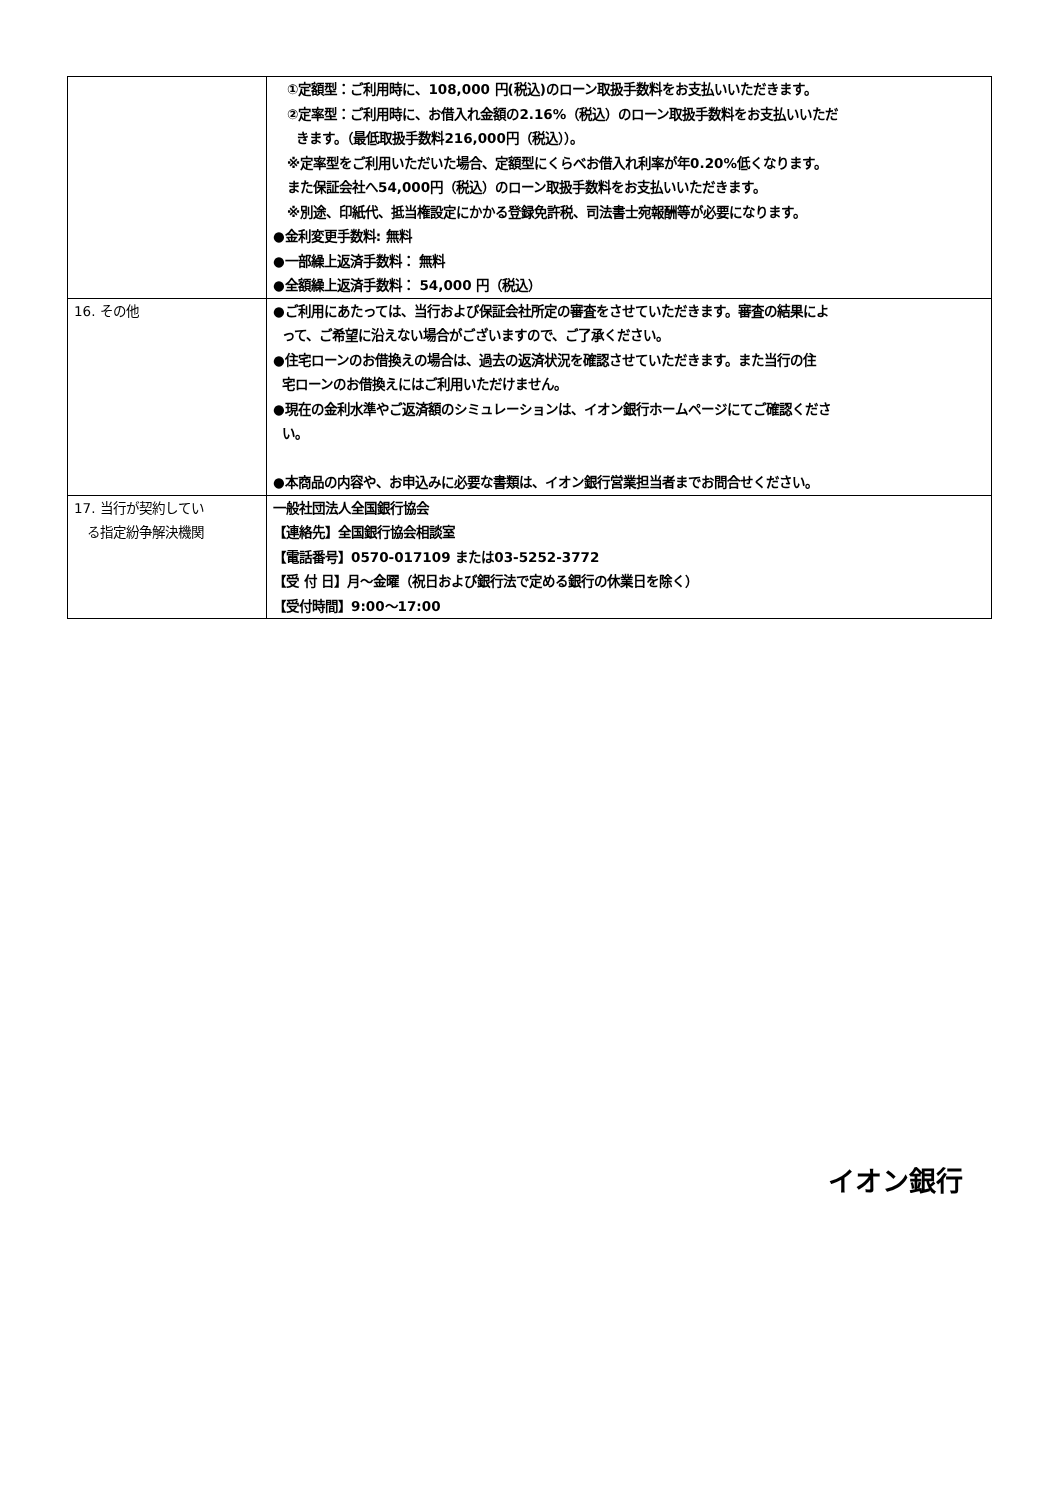| | ①定額型：ご利用時に、108,000 円(税込)のローン取扱手数料をお支払いいただきます。 ②定率型：ご利用時に、お借入れ金額の2.16%（税込）のローン取扱手数料をお支払いいただ きます。（最低取扱手数料216,000円（税込））。 ※定率型をご利用いただいた場合、定額型にくらべお借入れ利率が年0.20%低くなります。 また保証会社へ54,000円（税込）のローン取扱手数料をお支払いいただきます。 ※別途、印紙代、抵当権設定にかかる登録免許税、司法書士宛報酬等が必要になります。 ●金利変更手数料: 無料 ●一部繰上返済手数料： 無料 ●全額繰上返済手数料： 54,000 円（税込） |
| 16. その他 | ●ご利用にあたっては、当行および保証会社所定の審査をさせていただきます。審査の結果によ って、ご希望に沿えない場合がございますので、ご了承ください。 ●住宅ローンのお借換えの場合は、過去の返済状況を確認させていただきます。また当行の住 宅ローンのお借換えにはご利用いただけません。 ●現在の金利水準やご返済額のシミュレーションは、イオン銀行ホームページにてご確認くださ い。 ●本商品の内容や、お申込みに必要な書類は、イオン銀行営業担当者までお問合せください。 |
| 17. 当行が契約してい る指定紛争解決機関 | 一般社団法人全国銀行協会 【連絡先】全国銀行協会相談室 【電話番号】0570-017109 または03-5252-3772 【受 付 日】月～金曜（祝日および銀行法で定める銀行の休業日を除く） 【受付時間】9:00～17:00 |
イオン銀行